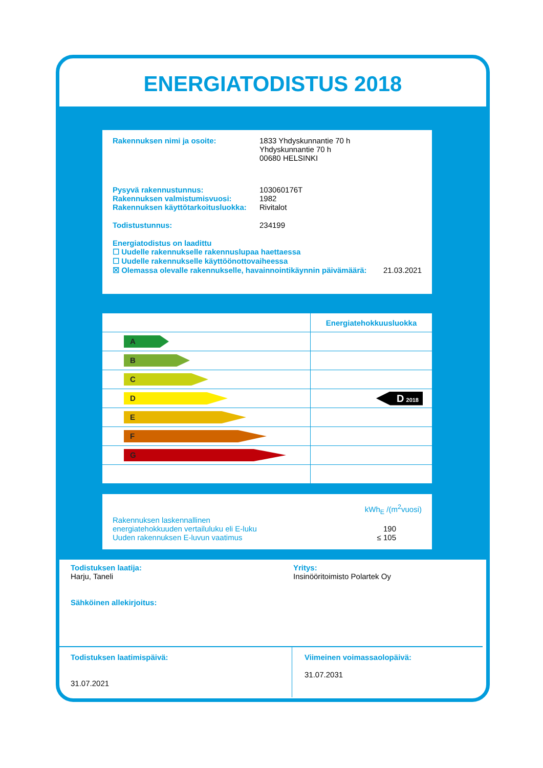ENERGIATODISTUS 2018
Rakennuksen nimi ja osoite: 1833 Yhdyskunnantie 70 h
Yhdyskunnantie 70 h
00680 HELSINKI
Pysyvä rakennustunnus: 103060176T
Rakennuksen valmistumisvuosi: 1982
Rakennuksen käyttötarkoitusluokka:
Rivitalot
Todistustunnus: 234199
Energiatodistus on laadittu
☐ Uudelle rakennukselle rakennuslupaa haettaessa
☐ Uudelle rakennukselle käyttöönottovaiheessa
☒ Olemassa olevalle rakennukselle, havainnointikäynnin päivämäärä: 21.03.2021
| | Energiatehokkuusluokka |
| A | |
| B | |
| C | |
| D | D 2018 |
| E | |
| F | |
| G | |
kWh<sub>E</sub> /(m<sup>2</sup>vuosi)
Rakennuksen laskennallinen
energiatehokkuuden vertailuluku eli E-luku 190
Uuden rakennuksen E-luvun vaatimus ≤ 105
Todistuksen laatija:
Harju, Taneli
Sähköinen allekirjoitus:
Yritys:
Insinööritoimisto Polartek Oy
Todistuksen laatimispäivä:
31.07.2021
Viimeinen voimassaolopäivä:
31.07.2031